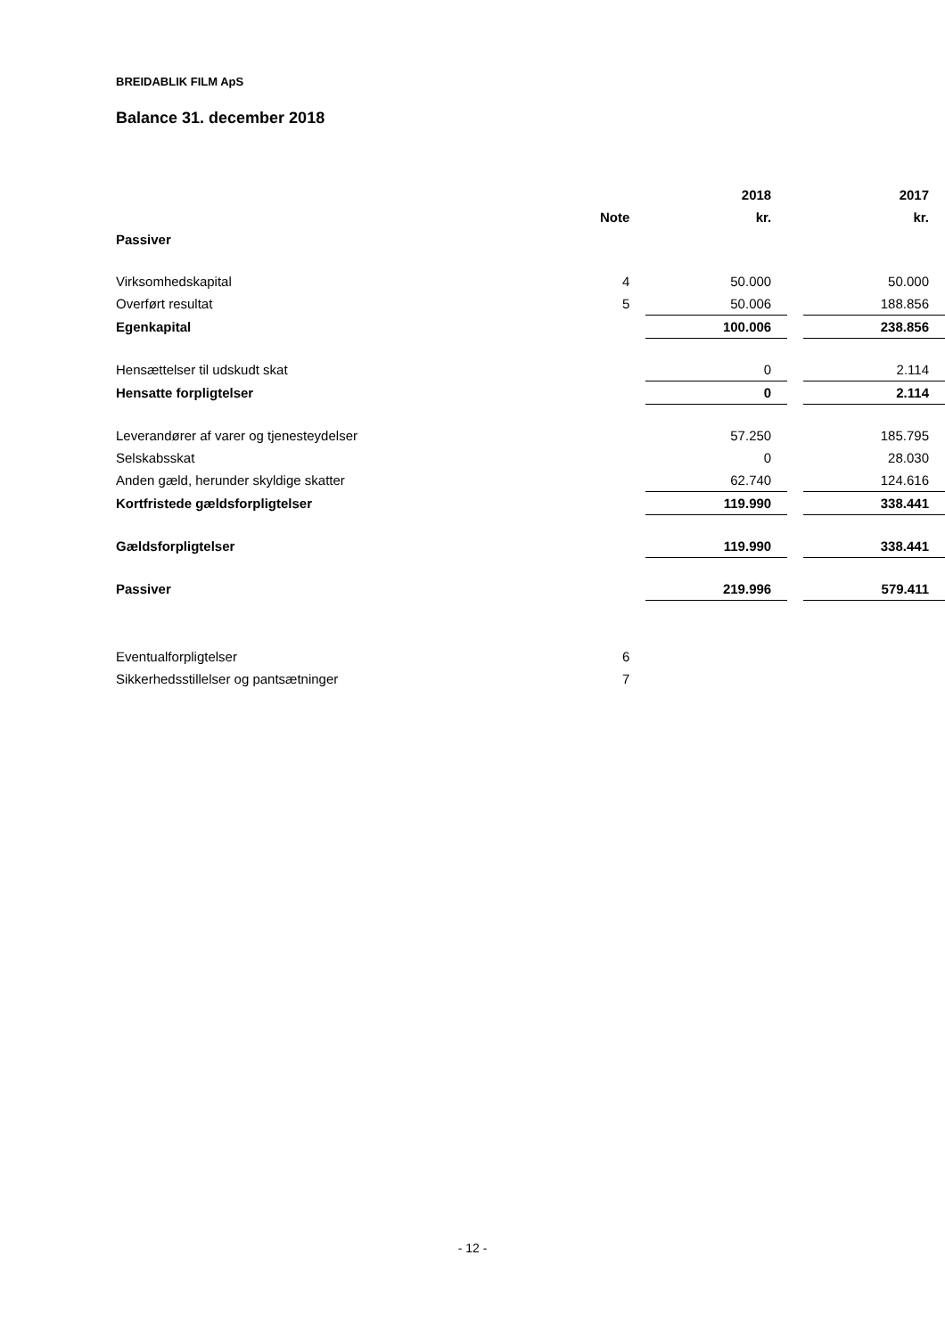BREIDABLIK FILM ApS
Balance 31. december 2018
| | | | 2018 | | 2017 |
| --- | --- | --- | --- | --- | --- |
| | Note | | kr. | | kr. |
| Passiver | | | | | |
| Virksomhedskapital | 4 | | 50.000 | | 50.000 |
| Overført resultat | 5 | | 50.006 | | 188.856 |
| Egenkapital | | | 100.006 | | 238.856 |
| Hensættelser til udskudt skat | | | 0 | | 2.114 |
| Hensatte forpligtelser | | | 0 | | 2.114 |
| Leverandører af varer og tjenesteydelser | | | 57.250 | | 185.795 |
| Selskabsskat | | | 0 | | 28.030 |
| Anden gæld, herunder skyldige skatter | | | 62.740 | | 124.616 |
| Kortfristede gældsforpligtelser | | | 119.990 | | 338.441 |
| Gældsforpligtelser | | | 119.990 | | 338.441 |
| Passiver | | | 219.996 | | 579.411 |
| Eventualforpligtelser | 6 | | | | |
| Sikkerhedsstillelser og pantsætninger | 7 | | | | |
- 12 -